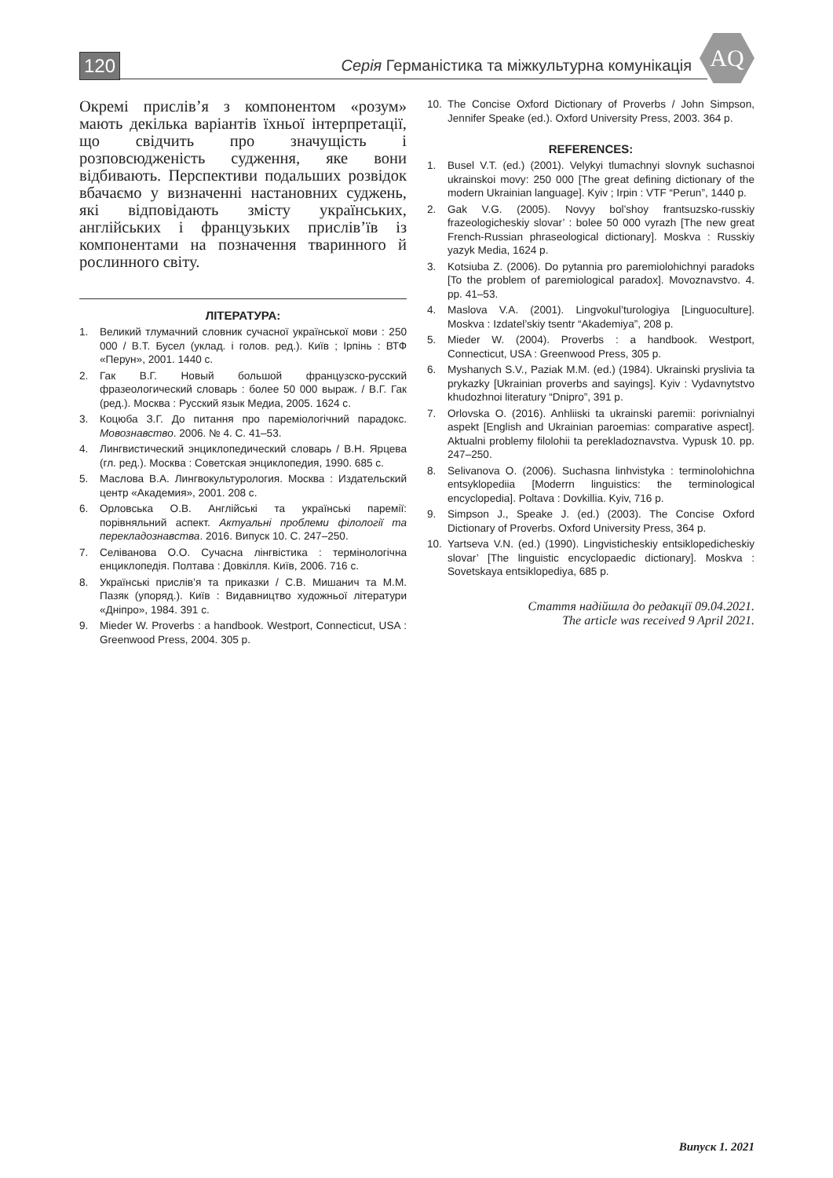120
Серія Германістика та міжкультурна комунікація
AQ
Окремі прислів’я з компонентом «розум» мають декілька варіантів їхньої інтерпретації, що свідчить про значущість і розповсюдженість судження, яке вони відбивають. Перспективи подальших розвідок вбачаємо у визначенні настановних суджень, які відповідають змісту українських, англійських і французьких прислів’їв із компонентами на позначення тваринного й рослинного світу.
ЛІТЕРАТУРА:
1. Великий тлумачний словник сучасної української мови : 250 000 / В.Т. Бусел (уклад. і голов. ред.). Київ ; Ірпінь : ВТФ «Перун», 2001. 1440 с.
2. Гак В.Г. Новый большой французско-русский фразеологический словарь : более 50 000 выраж. / В.Г. Гак (ред.). Москва : Русский язык Медиа, 2005. 1624 с.
3. Коцюба З.Г. До питання про пареміологічний парадокс. Мовознавство. 2006. № 4. С. 41–53.
4. Лингвистический энциклопедический словарь / В.Н. Ярцева (гл. ред.). Москва : Советская энциклопедия, 1990. 685 с.
5. Маслова В.А. Лингвокультурология. Москва : Издательский центр «Академия», 2001. 208 с.
6. Орловська О.В. Англійські та українські паремії: порівняльний аспект. Актуальні проблеми філології та перекладознавства. 2016. Випуск 10. С. 247–250.
7. Селіванова О.О. Сучасна лінгвістика : термінологічна енциклопедія. Полтава : Довкілля. Київ, 2006. 716 с.
8. Українські прислів’я та приказки / С.В. Мишанич та М.М. Пазяк (упоряд.). Київ : Видавництво художньої літератури «Дніпро», 1984. 391 с.
9. Mieder W. Proverbs : a handbook. Westport, Connecticut, USA : Greenwood Press, 2004. 305 p.
10. The Concise Oxford Dictionary of Proverbs / John Simpson, Jennifer Speake (ed.). Oxford University Press, 2003. 364 p.
REFERENCES:
1. Busel V.T. (ed.) (2001). Velykyi tlumachnyi slovnyk suchasnoi ukrainskoi movy: 250 000 [The great defining dictionary of the modern Ukrainian language]. Kyiv ; Irpin : VTF “Perun”, 1440 p.
2. Gak V.G. (2005). Novyy bol’shoy frantsuzsko-russkiy frazeologicheskiy slovar’ : bolee 50 000 vyrazh [The new great French-Russian phraseological dictionary]. Moskva : Russkiy yazyk Media, 1624 p.
3. Kotsiuba Z. (2006). Do pytannia pro paremiolohichnyi paradoks [To the problem of paremiological paradox]. Movoznavstvo. 4. pp. 41–53.
4. Maslova V.A. (2001). Lingvokul’turologiya [Linguoculture]. Moskva : Izdatel’skiy tsentr “Akademiya”, 208 p.
5. Mieder W. (2004). Proverbs : a handbook. Westport, Connecticut, USA : Greenwood Press, 305 p.
6. Myshanych S.V., Paziak M.M. (ed.) (1984). Ukrainski pryslivia ta prykazky [Ukrainian proverbs and sayings]. Kyiv : Vydavnytstvo khudozhnoi literatury “Dnipro”, 391 p.
7. Orlovska O. (2016). Anhliiski ta ukrainski paremii: porivnialnyi aspekt [English and Ukrainian paroemias: comparative aspect]. Aktualni problemy filolohii ta perekladoznavstva. Vypusk 10. pp. 247–250.
8. Selivanova O. (2006). Suchasna linhvistyka : terminolohichna entsyklopediia [Moderrn linguistics: the terminological encyclopedia]. Poltava : Dovkillia. Kyiv, 716 p.
9. Simpson J., Speake J. (ed.) (2003). The Concise Oxford Dictionary of Proverbs. Oxford University Press, 364 p.
10. Yartseva V.N. (ed.) (1990). Lingvisticheskiy entsiklopedicheskiy slovar’ [The linguistic encyclopaedic dictionary]. Moskva : Sovetskaya entsiklopediya, 685 p.
Стаття надійшла до редакції 09.04.2021.
The article was received 9 April 2021.
Випуск 1. 2021